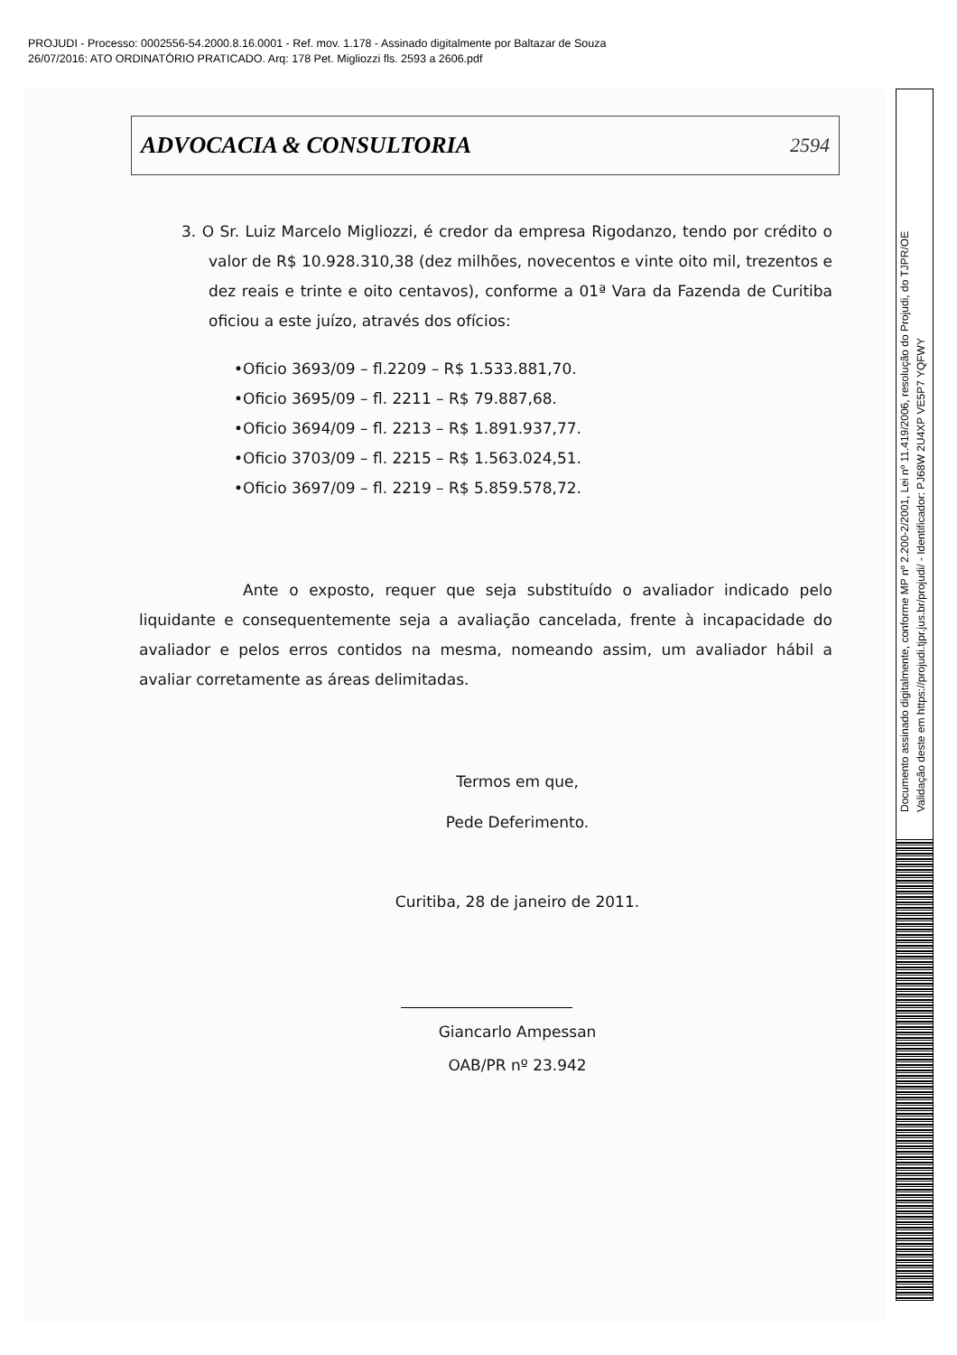PROJUDI - Processo: 0002556-54.2000.8.16.0001 - Ref. mov. 1.178 - Assinado digitalmente por Baltazar de Souza
26/07/2016: ATO ORDINATÓRIO PRATICADO. Arq: 178 Pet. Migliozzi fls. 2593 a 2606.pdf
Documento assinado digitalmente, conforme MP nº 2.200-2/2001, Lei nº 11.419/2006, resolução do Projudi, do TJPR/OE
Validação deste em https://projudi.tjpr.jus.br/projudi/ - Identificador: PJ68W 2U4XP VE5P7 YQFWY
ADVOCACIA & CONSULTORIA
2594
3. O Sr. Luiz Marcelo Migliozzi, é credor da empresa Rigodanzo, tendo por crédito o valor de R$ 10.928.310,38 (dez milhões, novecentos e vinte oito mil, trezentos e dez reais e trinte e oito centavos), conforme a 01ª Vara da Fazenda de Curitiba oficiou a este juízo, através dos ofícios:
•Oficio 3693/09 – fl.2209 – R$ 1.533.881,70.
•Oficio 3695/09 – fl. 2211 – R$ 79.887,68.
•Oficio 3694/09 – fl. 2213 – R$ 1.891.937,77.
•Oficio 3703/09 – fl. 2215 – R$ 1.563.024,51.
•Oficio 3697/09 – fl. 2219 – R$ 5.859.578,72.
Ante o exposto, requer que seja substituído o avaliador indicado pelo liquidante e consequentemente seja a avaliação cancelada, frente à incapacidade do avaliador e pelos erros contidos na mesma, nomeando assim, um avaliador hábil a avaliar corretamente as áreas delimitadas.
Termos em que,
Pede Deferimento.
Curitiba, 28 de janeiro de 2011.
Giancarlo Ampessan
OAB/PR nº 23.942